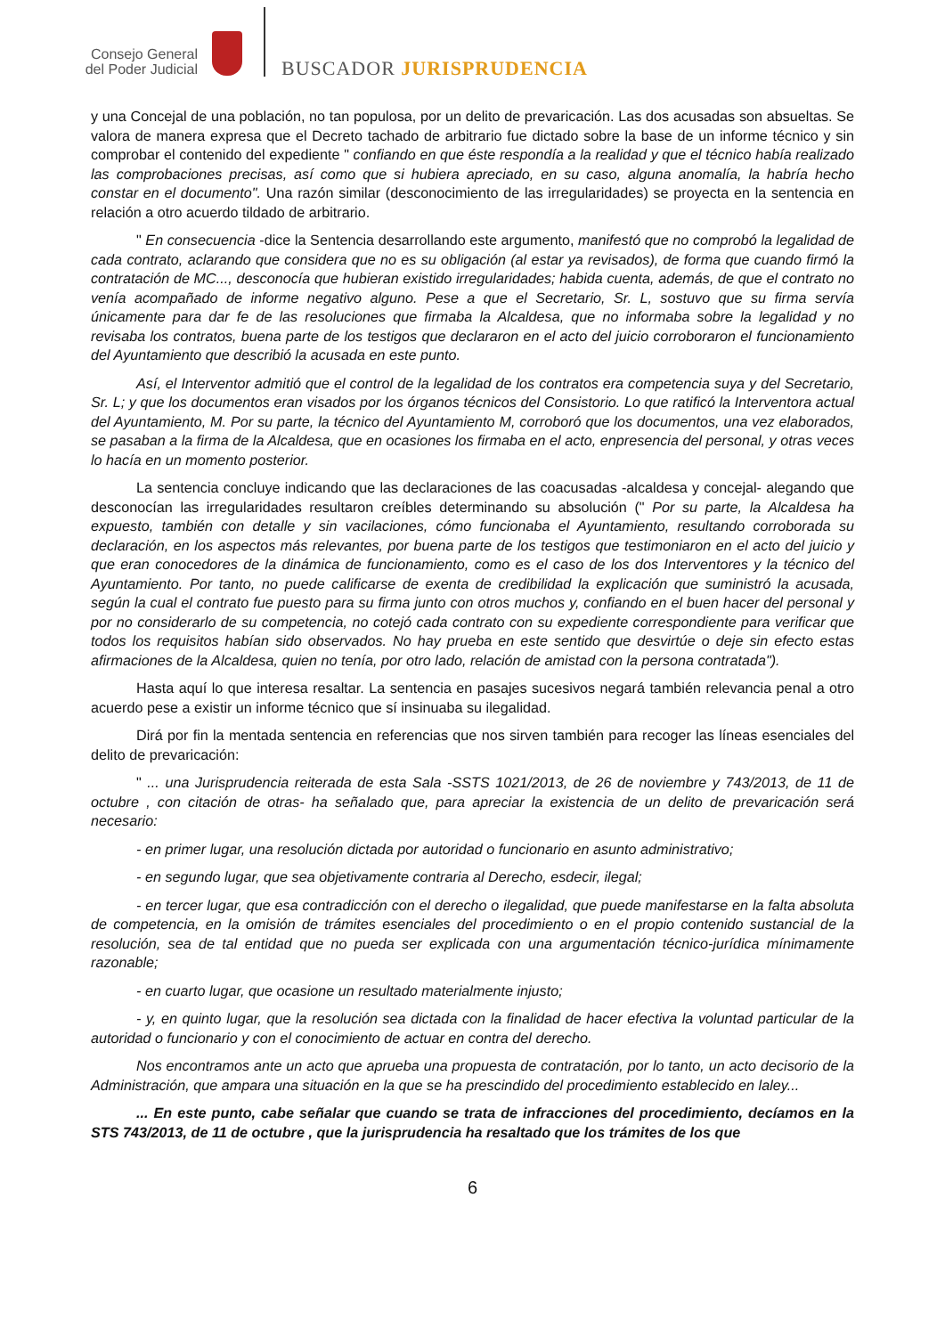Consejo General
del Poder Judicial
BUSCADOR JURISPRUDENCIA
y una Concejal de una población, no tan populosa, por un delito de prevaricación. Las dos acusadas son absueltas. Se valora de manera expresa que el Decreto tachado de arbitrario fue dictado sobre la base de un informe técnico y sin comprobar el contenido del expediente " confiando en que éste respondía a la realidad y que el técnico había realizado las comprobaciones precisas, así como que si hubiera apreciado, en su caso, alguna anomalía, la habría hecho constar en el documento". Una razón similar (desconocimiento de las irregularidades) se proyecta en la sentencia en relación a otro acuerdo tildado de arbitrario.
" En consecuencia -dice la Sentencia desarrollando este argumento, manifestó que no comprobó la legalidad de cada contrato, aclarando que considera que no es su obligación (al estar ya revisados), de forma que cuando firmó la contratación de MC..., desconocía que hubieran existido irregularidades; habida cuenta, además, de que el contrato no venía acompañado de informe negativo alguno. Pese a que el Secretario, Sr. L, sostuvo que su firma servía únicamente para dar fe de las resoluciones que firmaba la Alcaldesa, que no informaba sobre la legalidad y no revisaba los contratos, buena parte de los testigos que declararon en el acto del juicio corroboraron el funcionamiento del Ayuntamiento que describió la acusada en este punto.
Así, el Interventor admitió que el control de la legalidad de los contratos era competencia suya y del Secretario, Sr. L; y que los documentos eran visados por los órganos técnicos del Consistorio. Lo que ratificó la Interventora actual del Ayuntamiento, M. Por su parte, la técnico del Ayuntamiento M, corroboró que los documentos, una vez elaborados, se pasaban a la firma de la Alcaldesa, que en ocasiones los firmaba en el acto, enpresencia del personal, y otras veces lo hacía en un momento posterior.
La sentencia concluye indicando que las declaraciones de las coacusadas -alcaldesa y concejal- alegando que desconocían las irregularidades resultaron creíbles determinando su absolución (" Por su parte, la Alcaldesa ha expuesto, también con detalle y sin vacilaciones, cómo funcionaba el Ayuntamiento, resultando corroborada su declaración, en los aspectos más relevantes, por buena parte de los testigos que testimoniaron en el acto del juicio y que eran conocedores de la dinámica de funcionamiento, como es el caso de los dos Interventores y la técnico del Ayuntamiento. Por tanto, no puede calificarse de exenta de credibilidad la explicación que suministró la acusada, según la cual el contrato fue puesto para su firma junto con otros muchos y, confiando en el buen hacer del personal y por no considerarlo de su competencia, no cotejó cada contrato con su expediente correspondiente para verificar que todos los requisitos habían sido observados. No hay prueba en este sentido que desvirtúe o deje sin efecto estas afirmaciones de la Alcaldesa, quien no tenía, por otro lado, relación de amistad con la persona contratada").
Hasta aquí lo que interesa resaltar. La sentencia en pasajes sucesivos negará también relevancia penal a otro acuerdo pese a existir un informe técnico que sí insinuaba su ilegalidad.
Dirá por fin la mentada sentencia en referencias que nos sirven también para recoger las líneas esenciales del delito de prevaricación:
" ... una Jurisprudencia reiterada de esta Sala -SSTS 1021/2013, de 26 de noviembre y 743/2013, de 11 de octubre , con citación de otras- ha señalado que, para apreciar la existencia de un delito de prevaricación será necesario:
- en primer lugar, una resolución dictada por autoridad o funcionario en asunto administrativo;
- en segundo lugar, que sea objetivamente contraria al Derecho, esdecir, ilegal;
- en tercer lugar, que esa contradicción con el derecho o ilegalidad, que puede manifestarse en la falta absoluta de competencia, en la omisión de trámites esenciales del procedimiento o en el propio contenido sustancial de la resolución, sea de tal entidad que no pueda ser explicada con una argumentación técnico-jurídica mínimamente razonable;
- en cuarto lugar, que ocasione un resultado materialmente injusto;
- y, en quinto lugar, que la resolución sea dictada con la finalidad de hacer efectiva la voluntad particular de la autoridad o funcionario y con el conocimiento de actuar en contra del derecho.
Nos encontramos ante un acto que aprueba una propuesta de contratación, por lo tanto, un acto decisorio de la Administración, que ampara una situación en la que se ha prescindido del procedimiento establecido en laley...
... En este punto, cabe señalar que cuando se trata de infracciones del procedimiento, decíamos en la STS 743/2013, de 11 de octubre , que la jurisprudencia ha resaltado que los trámites de los que
6